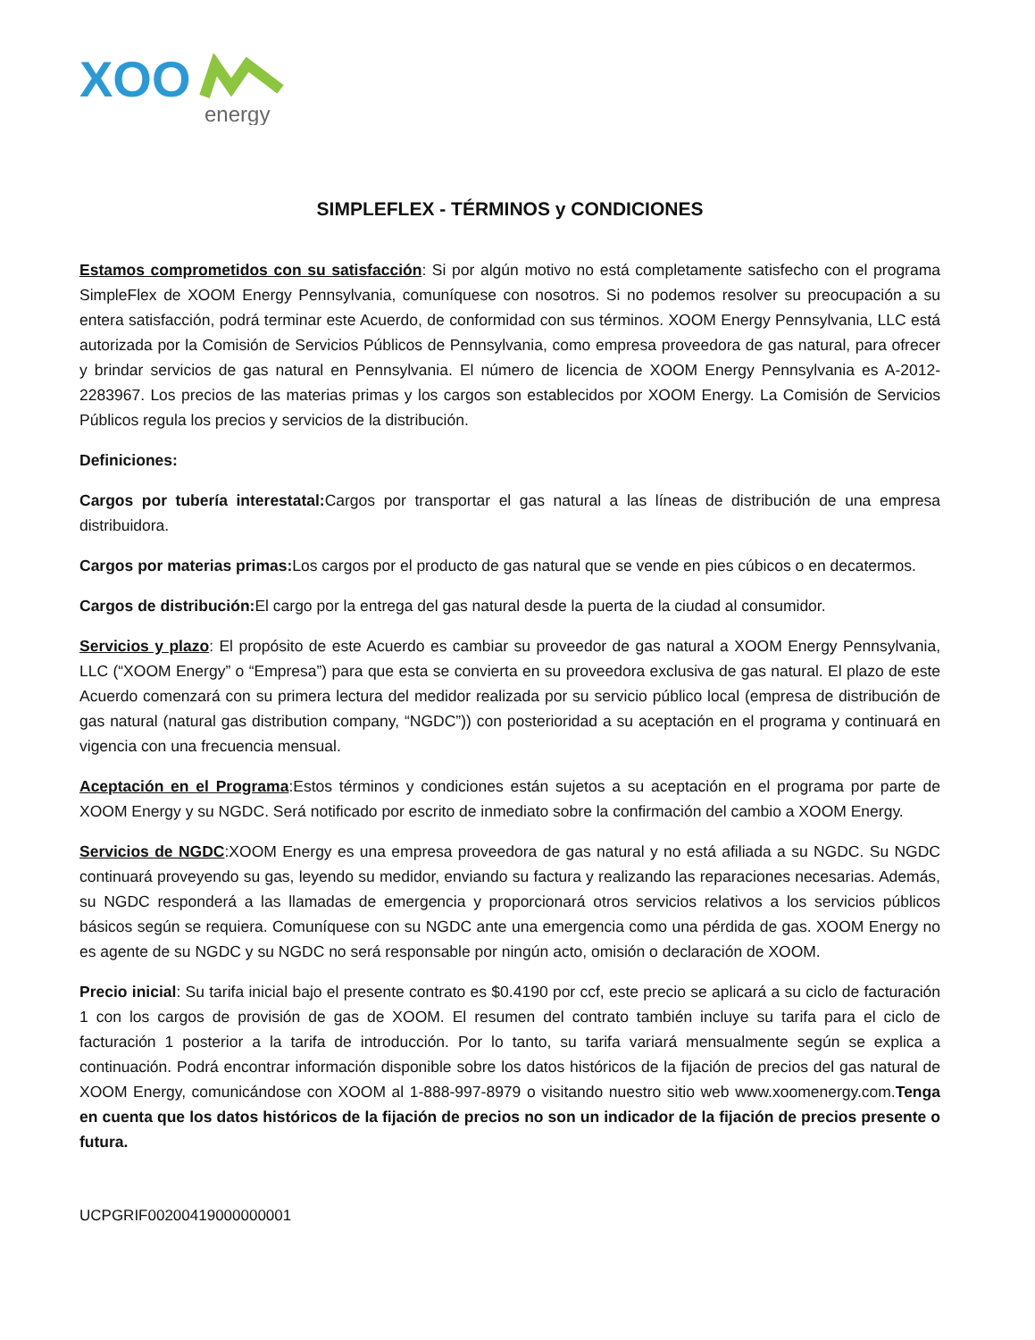XOO
energy
SIMPLEFLEX - TÉRMINOS y CONDICIONES
Estamos comprometidos con su satisfacción: Si por algún motivo no está completamente satisfecho con el programa SimpleFlex de XOOM Energy Pennsylvania, comuníquese con nosotros. Si no podemos resolver su preocupación a su entera satisfacción, podrá terminar este Acuerdo, de conformidad con sus términos. XOOM Energy Pennsylvania, LLC está autorizada por la Comisión de Servicios Públicos de Pennsylvania, como empresa proveedora de gas natural, para ofrecer y brindar servicios de gas natural en Pennsylvania. El número de licencia de XOOM Energy Pennsylvania es A-2012-2283967. Los precios de las materias primas y los cargos son establecidos por XOOM Energy. La Comisión de Servicios Públicos regula los precios y servicios de la distribución.
Definiciones:
Cargos por tubería interestatal: Cargos por transportar el gas natural a las líneas de distribución de una empresa distribuidora.
Cargos por materias primas: Los cargos por el producto de gas natural que se vende en pies cúbicos o en decatermos.
Cargos de distribución: El cargo por la entrega del gas natural desde la puerta de la ciudad al consumidor.
Servicios y plazo: El propósito de este Acuerdo es cambiar su proveedor de gas natural a XOOM Energy Pennsylvania, LLC (“XOOM Energy” o “Empresa”) para que esta se convierta en su proveedora exclusiva de gas natural. El plazo de este Acuerdo comenzará con su primera lectura del medidor realizada por su servicio público local (empresa de distribución de gas natural (natural gas distribution company, “NGDC”)) con posterioridad a su aceptación en el programa y continuará en vigencia con una frecuencia mensual.
Aceptación en el Programa:Estos términos y condiciones están sujetos a su aceptación en el programa por parte de XOOM Energy y su NGDC. Será notificado por escrito de inmediato sobre la confirmación del cambio a XOOM Energy.
Servicios de NGDC:XOOM Energy es una empresa proveedora de gas natural y no está afiliada a su NGDC. Su NGDC continuará proveyendo su gas, leyendo su medidor, enviando su factura y realizando las reparaciones necesarias. Además, su NGDC responderá a las llamadas de emergencia y proporcionará otros servicios relativos a los servicios públicos básicos según se requiera. Comuníquese con su NGDC ante una emergencia como una pérdida de gas. XOOM Energy no es agente de su NGDC y su NGDC no será responsable por ningún acto, omisión o declaración de XOOM.
Precio inicial: Su tarifa inicial bajo el presente contrato es $0.4190 por ccf, este precio se aplicará a su ciclo de facturación 1 con los cargos de provisión de gas de XOOM. El resumen del contrato también incluye su tarifa para el ciclo de facturación 1 posterior a la tarifa de introducción. Por lo tanto, su tarifa variará mensualmente según se explica a continuación. Podrá encontrar información disponible sobre los datos históricos de la fijación de precios del gas natural de XOOM Energy, comunicándose con XOOM al 1-888-997-8979 o visitando nuestro sitio web www.xoomenergy.com.Tenga en cuenta que los datos históricos de la fijación de precios no son un indicador de la fijación de precios presente o futura.
UCPGRIF00200419000000001